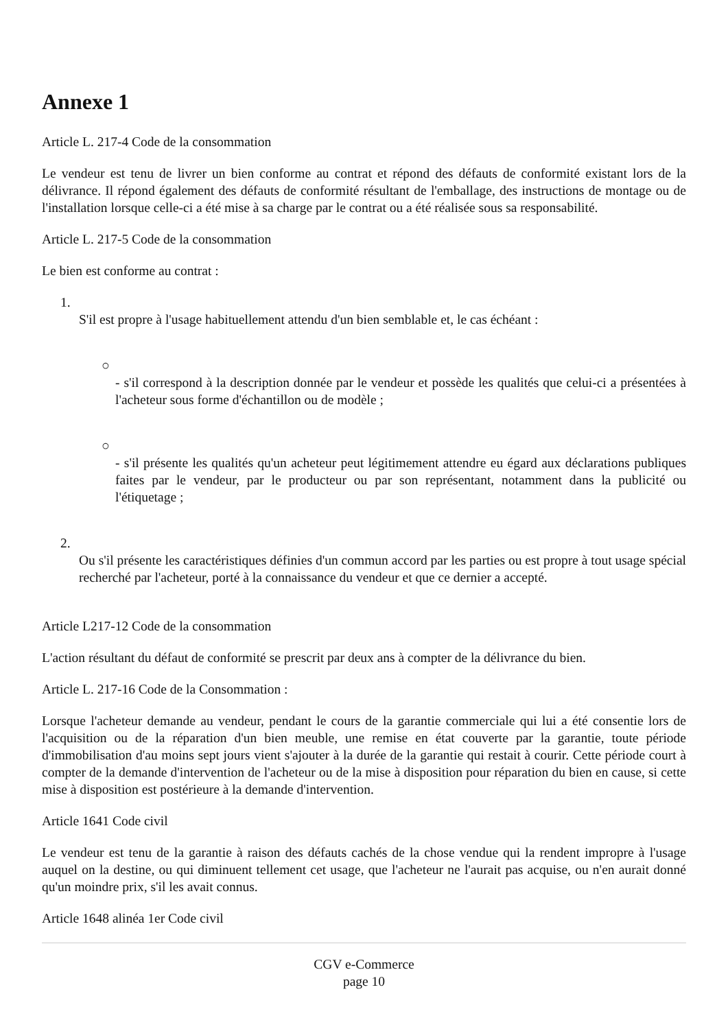Annexe 1
Article L. 217-4 Code de la consommation
Le vendeur est tenu de livrer un bien conforme au contrat et répond des défauts de conformité existant lors de la délivrance. Il répond également des défauts de conformité résultant de l'emballage, des instructions de montage ou de l'installation lorsque celle-ci a été mise à sa charge par le contrat ou a été réalisée sous sa responsabilité.
Article L. 217-5 Code de la consommation
Le bien est conforme au contrat :
1.
S'il est propre à l'usage habituellement attendu d'un bien semblable et, le cas échéant :
○
- s'il correspond à la description donnée par le vendeur et possède les qualités que celui-ci a présentées à l'acheteur sous forme d'échantillon ou de modèle ;
○
- s'il présente les qualités qu'un acheteur peut légitimement attendre eu égard aux déclarations publiques faites par le vendeur, par le producteur ou par son représentant, notamment dans la publicité ou l'étiquetage ;
2.
Ou s'il présente les caractéristiques définies d'un commun accord par les parties ou est propre à tout usage spécial recherché par l'acheteur, porté à la connaissance du vendeur et que ce dernier a accepté.
Article L217-12 Code de la consommation
L'action résultant du défaut de conformité se prescrit par deux ans à compter de la délivrance du bien.
Article L. 217-16 Code de la Consommation :
Lorsque l'acheteur demande au vendeur, pendant le cours de la garantie commerciale qui lui a été consentie lors de l'acquisition ou de la réparation d'un bien meuble, une remise en état couverte par la garantie, toute période d'immobilisation d'au moins sept jours vient s'ajouter à la durée de la garantie qui restait à courir. Cette période court à compter de la demande d'intervention de l'acheteur ou de la mise à disposition pour réparation du bien en cause, si cette mise à disposition est postérieure à la demande d'intervention.
Article 1641 Code civil
Le vendeur est tenu de la garantie à raison des défauts cachés de la chose vendue qui la rendent impropre à l'usage auquel on la destine, ou qui diminuent tellement cet usage, que l'acheteur ne l'aurait pas acquise, ou n'en aurait donné qu'un moindre prix, s'il les avait connus.
Article 1648 alinéa 1er Code civil
CGV e-Commerce
page 10